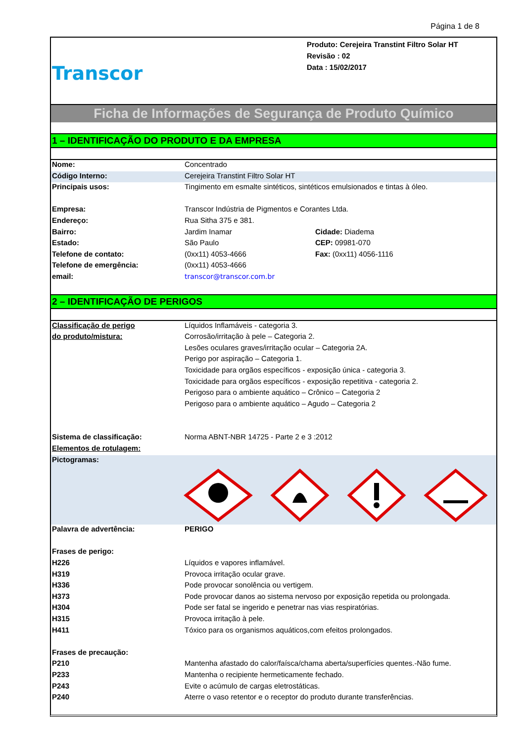Página 1 de 8
Transcor
Produto: Cerejeira Transtint Filtro Solar HT
Revisão : 02
Data : 15/02/2017
Ficha de Informações de Segurança de Produto Químico
1 – IDENTIFICAÇÃO DO PRODUTO E DA EMPRESA
| Nome: | Concentrado | |
| Código Interno: | Cerejeira Transtint Filtro Solar HT | |
| Principais usos: | Tingimento em esmalte sintéticos, sintéticos emulsionados e tintas à óleo. | |
| Empresa: | Transcor Indústria de Pigmentos e Corantes Ltda. | |
| Endereço: | Rua Sitha 375 e 381. | |
| Bairro: | Jardim Inamar | Cidade: Diadema |
| Estado: | São Paulo | CEP: 09981-070 |
| Telefone de contato: | (0xx11) 4053-4666 | Fax: (0xx11) 4056-1116 |
| Telefone de emergência: | (0xx11) 4053-4666 | |
| email: | transcor@transcor.com.br | |
2 – IDENTIFICAÇÃO DE PERIGOS
| Classificação de perigo | Líquidos Inflamáveis - categoria 3. |
| do produto/mistura: | Corrosão/irritação à pele – Categoria 2. |
| | Lesões oculares graves/irritação ocular – Categoria 2A. |
| | Perigo por aspiração – Categoria 1. |
| | Toxicidade para orgãos específicos - exposição única - categoria 3. |
| | Toxicidade para orgãos específicos - exposição repetitiva - categoria 2. |
| | Perigoso para o ambiente aquático – Crônico – Categoria 2 |
| | Perigoso para o ambiente aquático – Agudo – Categoria 2 |
| Sistema de classificação: | Norma ABNT-NBR 14725 - Parte 2 e 3 :2012 |
| Elementos de rotulagem: | |
| Pictogramas: | |
| Palavra de advertência: | PERIGO |
| Frases de perigo: | |
| H226 | Líquidos e vapores inflamável. |
| H319 | Provoca irritação ocular grave. |
| H336 | Pode provocar sonolência ou vertigem. |
| H373 | Pode provocar danos ao sistema nervoso por exposição repetida ou prolongada. |
| H304 | Pode ser fatal se ingerido e penetrar nas vias respiratórias. |
| H315 | Provoca irritação à pele. |
| H411 | Tóxico para os organismos aquáticos,com efeitos prolongados. |
| Frases de precaução: | |
| P210 | Mantenha afastado do calor/faísca/chama aberta/superfícies quentes.-Não fume. |
| P233 | Mantenha o recipiente hermeticamente fechado. |
| P243 | Evite o acúmulo de cargas eletrostáticas. |
| P240 | Aterre o vaso retentor e o receptor do produto durante transferências. |